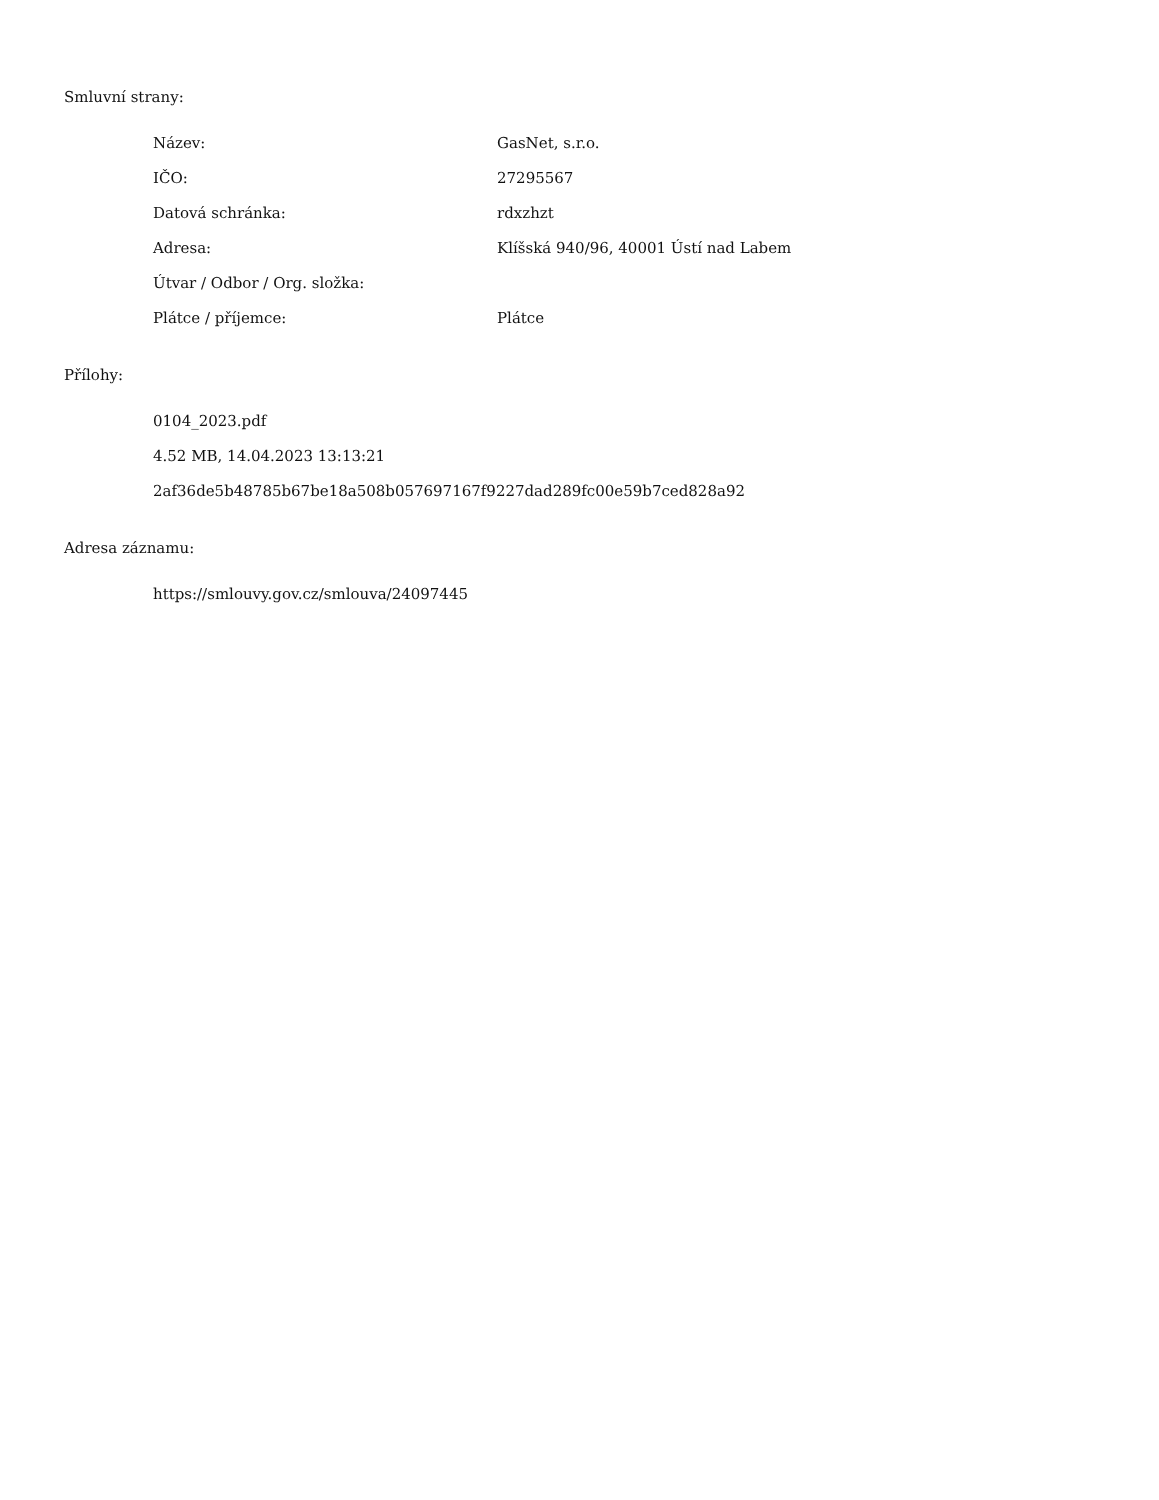Smluvní strany:
| Název: | GasNet, s.r.o. |
| IČO: | 27295567 |
| Datová schránka: | rdxzhzt |
| Adresa: | Klíšská 940/96, 40001 Ústí nad Labem |
| Útvar / Odbor / Org. složka: | |
| Plátce / příjemce: | Plátce |
Přílohy:
0104_2023.pdf
4.52 MB, 14.04.2023 13:13:21
2af36de5b48785b67be18a508b057697167f9227dad289fc00e59b7ced828a92
Adresa záznamu:
https://smlouvy.gov.cz/smlouva/24097445